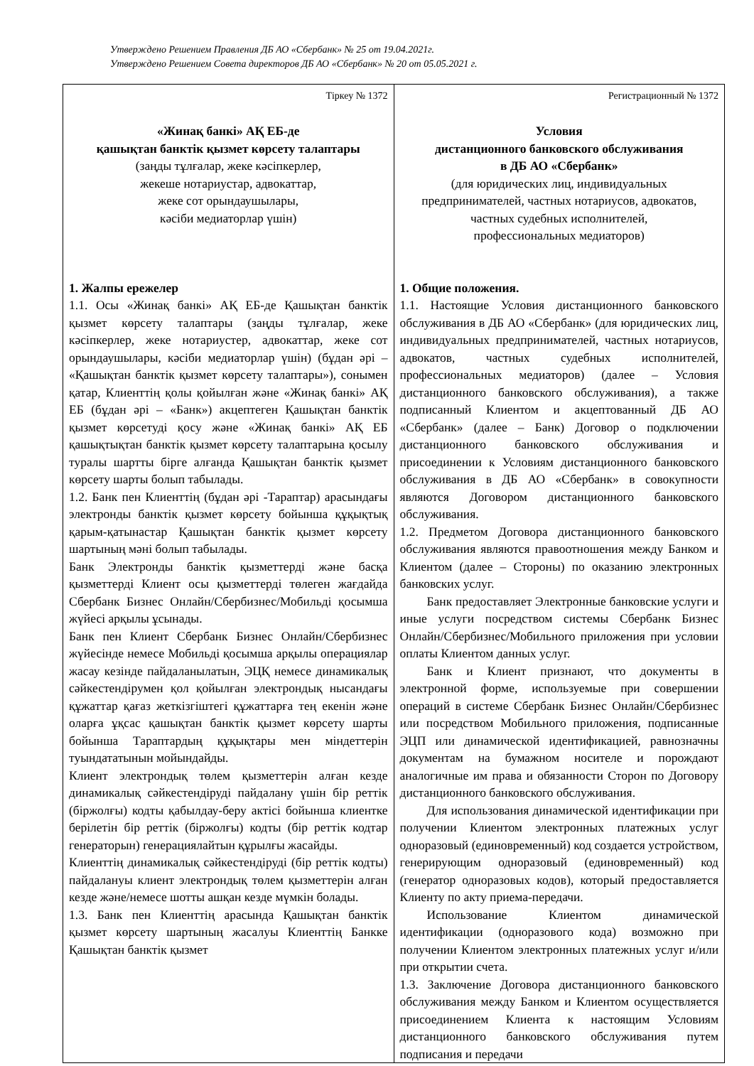Утверждено Решением Правления ДБ АО «Сбербанк» № 25 от 19.04.2021г.
Утверждено Решением Совета директоров ДБ АО «Сбербанк» № 20 от 05.05.2021 г.
| Тіркеу № 1372 «Жинақ банкі» АҚ ЕБ-де қашықтан банктік қызмет көрсету талаптары (заңды тұлғалар, жеке кәсіпкерлер, жекеше нотариустар, адвокаттар, жеке сот орындаушылары, кәсіби медиаторлар үшін) 1. Жалпы ережелер 1.1. Осы «Жинақ банкі» АҚ ЕБ-де Қашықтан банктік қызмет көрсету талаптары (заңды тұлғалар, жеке кәсіпкерлер, жеке нотариустер, адвокаттар, жеке сот орындаушылары, кәсіби медиаторлар үшін) (бұдан әрі – «Қашықтан банктік қызмет көрсету талаптары»), сонымен қатар, Клиенттің қолы қойылған және «Жинақ банкі» АҚ ЕБ (бұдан әрі – «Банк») акцептеген Қашықтан банктік қызмет көрсетуді қосу және «Жинақ банкі» АҚ ЕБ қашықтықтан банктік қызмет көрсету талаптарына қосылу туралы шартты бірге алғанда Қашықтан банктік қызмет көрсету шарты болып табылады. 1.2. Банк пен Клиенттің (бұдан әрі -Тараптар) арасындағы электронды банктік қызмет көрсету бойынша құқықтық қарым-қатынастар Қашықтан банктік қызмет көрсету шартының мәні болып табылады. Банк Электронды банктік қызметтерді және басқа қызметтерді Клиент осы қызметтерді төлеген жағдайда Сбербанк Бизнес Онлайн/Сбербизнес/Мобильді қосымша жүйесі арқылы ұсынады. Банк пен Клиент Сбербанк Бизнес Онлайн/Сбербизнес жүйесінде немесе Мобильді қосымша арқылы операциялар жасау кезінде пайдаланылатын, ЭЦҚ немесе динамикалық сәйкестендірумен қол қойылған электрондық нысандағы құжаттар қағаз жеткізгіштегі құжаттарға тең екенін және оларға ұқсас қашықтан банктік қызмет көрсету шарты бойынша Тараптардың құқықтары мен міндеттерін туындататынын мойындайды. Клиент электрондық төлем қызметтерін алған кезде динамикалық сәйкестендіруді пайдалану үшін бір реттік (біржолғы) кодты қабылдау-беру актісі бойынша клиентке берілетін бір реттік (біржолғы) кодты (бір реттік кодтар генераторын) генерациялайтын құрылғы жасайды. Клиенттің динамикалық сәйкестендіруді (бір реттік кодты) пайдалануы клиент электрондық төлем қызметтерін алған кезде және/немесе шотты ашқан кезде мүмкін болады. 1.3. Банк пен Клиенттің арасында Қашықтан банктік қызмет көрсету шартының жасалуы Клиенттің Банкке Қашықтан банктік қызмет | Регистрационный № 1372 Условия дистанционного банковского обслуживания в ДБ АО «Сбербанк» (для юридических лиц, индивидуальных предпринимателей, частных нотариусов, адвокатов, частных судебных исполнителей, профессиональных медиаторов) 1. Общие положения. 1.1. Настоящие Условия дистанционного банковского обслуживания в ДБ АО «Сбербанк» (для юридических лиц, индивидуальных предпринимателей, частных нотариусов, адвокатов, частных судебных исполнителей, профессиональных медиаторов) (далее – Условия дистанционного банковского обслуживания), а также подписанный Клиентом и акцептованный ДБ АО «Сбербанк» (далее – Банк) Договор о подключении дистанционного банковского обслуживания и присоединении к Условиям дистанционного банковского обслуживания в ДБ АО «Сбербанк» в совокупности являются Договором дистанционного банковского обслуживания. 1.2. Предметом Договора дистанционного банковского обслуживания являются правоотношения между Банком и Клиентом (далее – Стороны) по оказанию электронных банковских услуг. Банк предоставляет Электронные банковские услуги и иные услуги посредством системы Сбербанк Бизнес Онлайн/Сбербизнес/Мобильного приложения при условии оплаты Клиентом данных услуг. Банк и Клиент признают, что документы в электронной форме, используемые при совершении операций в системе Сбербанк Бизнес Онлайн/Сбербизнес или посредством Мобильного приложения, подписанные ЭЦП или динамической идентификацией, равнозначны документам на бумажном носителе и порождают аналогичные им права и обязанности Сторон по Договору дистанционного банковского обслуживания. Для использования динамической идентификации при получении Клиентом электронных платежных услуг одноразовый (единовременный) код создается устройством, генерирующим одноразовый (единовременный) код (генератор одноразовых кодов), который предоставляется Клиенту по акту приема-передачи. Использование Клиентом динамической идентификации (одноразового кода) возможно при получении Клиентом электронных платежных услуг и/или при открытии счета. 1.3. Заключение Договора дистанционного банковского обслуживания между Банком и Клиентом осуществляется присоединением Клиента к настоящим Условиям дистанционного банковского обслуживания путем подписания и передачи |